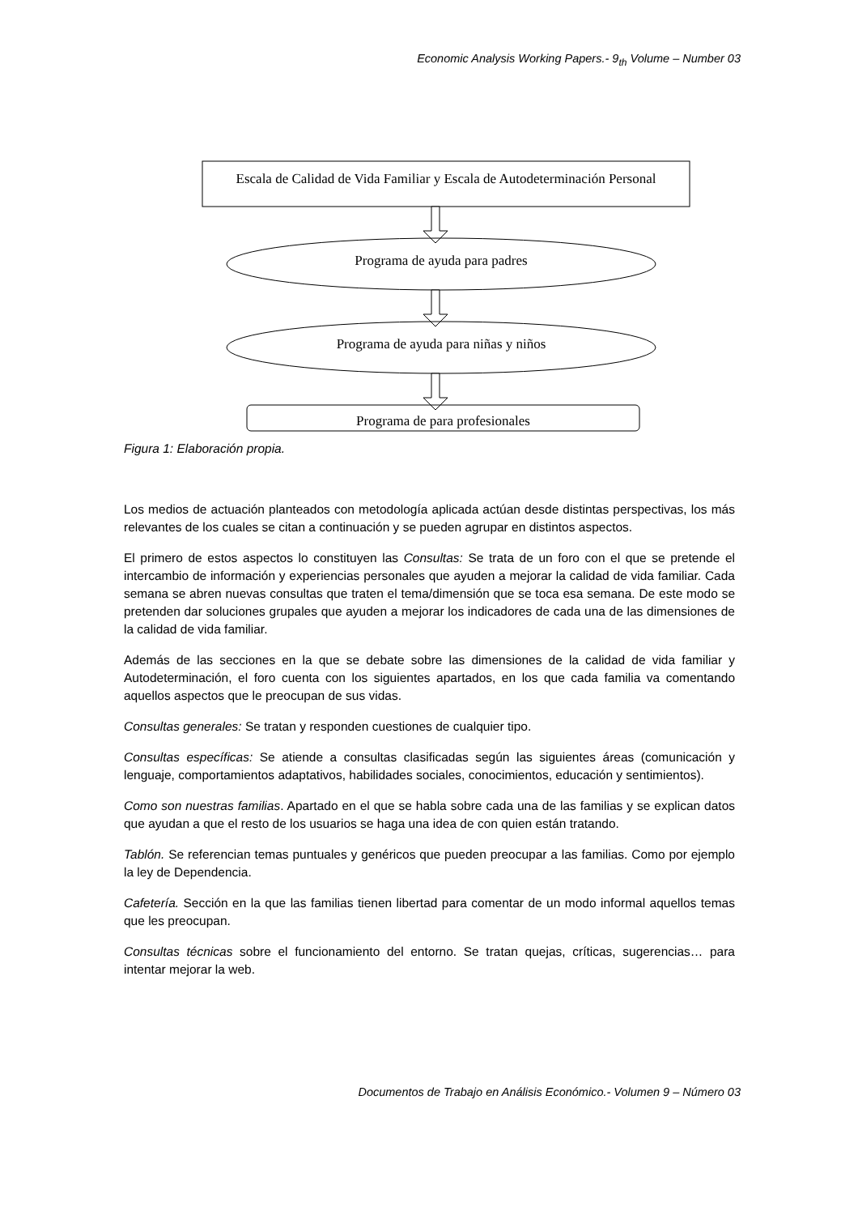Economic Analysis Working Papers.- 9<sub>th</sub> Volume – Number 03
Escala de Calidad de Vida Familiar y Escala de Autodeterminación Personal
Programa de ayuda para padres
Programa de ayuda para niñas y niños
Programa de para profesionales
Figura 1: Elaboración propia.
Los medios de actuación planteados con metodología aplicada actúan desde distintas perspectivas, los más relevantes de los cuales se citan a continuación y se pueden agrupar en distintos aspectos.
El primero de estos aspectos lo constituyen las Consultas: Se trata de un foro con el que se pretende el intercambio de información y experiencias personales que ayuden a mejorar la calidad de vida familiar. Cada semana se abren nuevas consultas que traten el tema/dimensión que se toca esa semana. De este modo se pretenden dar soluciones grupales que ayuden a mejorar los indicadores de cada una de las dimensiones de la calidad de vida familiar.
Además de las secciones en la que se debate sobre las dimensiones de la calidad de vida familiar y Autodeterminación, el foro cuenta con los siguientes apartados, en los que cada familia va comentando aquellos aspectos que le preocupan de sus vidas.
Consultas generales: Se tratan y responden cuestiones de cualquier tipo.
Consultas específicas: Se atiende a consultas clasificadas según las siguientes áreas (comunicación y lenguaje, comportamientos adaptativos, habilidades sociales, conocimientos, educación y sentimientos).
Como son nuestras familias. Apartado en el que se habla sobre cada una de las familias y se explican datos que ayudan a que el resto de los usuarios se haga una idea de con quien están tratando.
Tablón. Se referencian temas puntuales y genéricos que pueden preocupar a las familias. Como por ejemplo la ley de Dependencia.
Cafetería. Sección en la que las familias tienen libertad para comentar de un modo informal aquellos temas que les preocupan.
Consultas técnicas sobre el funcionamiento del entorno. Se tratan quejas, críticas, sugerencias… para intentar mejorar la web.
Documentos de Trabajo en Análisis Económico.- Volumen 9 – Número 03